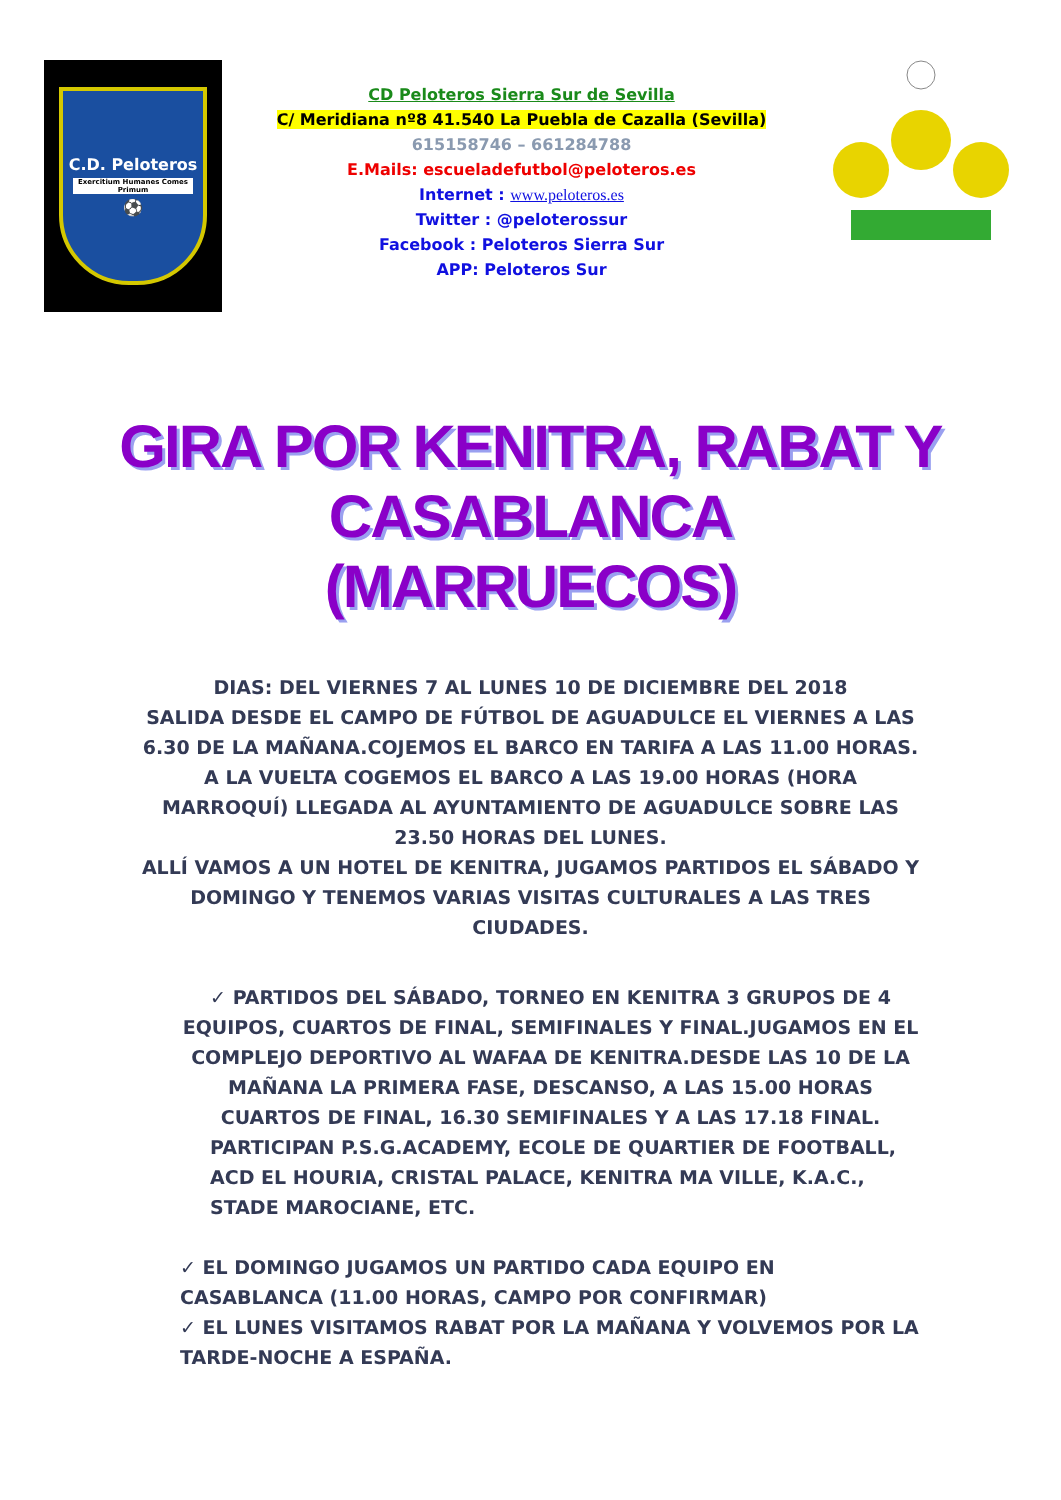C.D. Peloteros
Exercitium Humanes Comes Primum
⚽
CD Peloteros Sierra Sur de Sevilla
C/ Meridiana nº8 41.540 La Puebla de Cazalla (Sevilla)
615158746 – 661284788
E.Mails: escueladefutbol@peloteros.es
Internet : www.peloteros.es
Twitter : @peloterossur
Facebook : Peloteros Sierra Sur
APP: Peloteros Sur
GIRA POR KENITRA, RABAT Y CASABLANCA
(MARRUECOS)
DIAS: DEL VIERNES 7 AL LUNES 10 DE DICIEMBRE DEL 2018
SALIDA DESDE EL CAMPO DE FÚTBOL DE AGUADULCE EL VIERNES A LAS 6.30 DE LA MAÑANA.COJEMOS EL BARCO EN TARIFA A LAS 11.00 HORAS.
A LA VUELTA COGEMOS EL BARCO A LAS 19.00 HORAS (HORA MARROQUÍ) LLEGADA AL AYUNTAMIENTO DE AGUADULCE SOBRE LAS 23.50 HORAS DEL LUNES.
ALLÍ VAMOS A UN HOTEL DE KENITRA, JUGAMOS PARTIDOS EL SÁBADO Y DOMINGO Y TENEMOS VARIAS VISITAS CULTURALES A LAS TRES CIUDADES.
✓ PARTIDOS DEL SÁBADO, TORNEO EN KENITRA 3 GRUPOS DE 4 EQUIPOS, CUARTOS DE FINAL, SEMIFINALES Y FINAL.JUGAMOS EN EL COMPLEJO DEPORTIVO AL WAFAA DE KENITRA.DESDE LAS 10 DE LA MAÑANA LA PRIMERA FASE, DESCANSO, A LAS 15.00 HORAS CUARTOS DE FINAL, 16.30 SEMIFINALES Y A LAS 17.18 FINAL.
PARTICIPAN P.S.G.ACADEMY, ECOLE DE QUARTIER DE FOOTBALL, ACD EL HOURIA, CRISTAL PALACE, KENITRA MA VILLE, K.A.C., STADE MAROCIANE, ETC.
✓ EL DOMINGO JUGAMOS UN PARTIDO CADA EQUIPO EN CASABLANCA (11.00 HORAS, CAMPO POR CONFIRMAR)
✓ EL LUNES VISITAMOS RABAT POR LA MAÑANA Y VOLVEMOS POR LA TARDE-NOCHE A ESPAÑA.